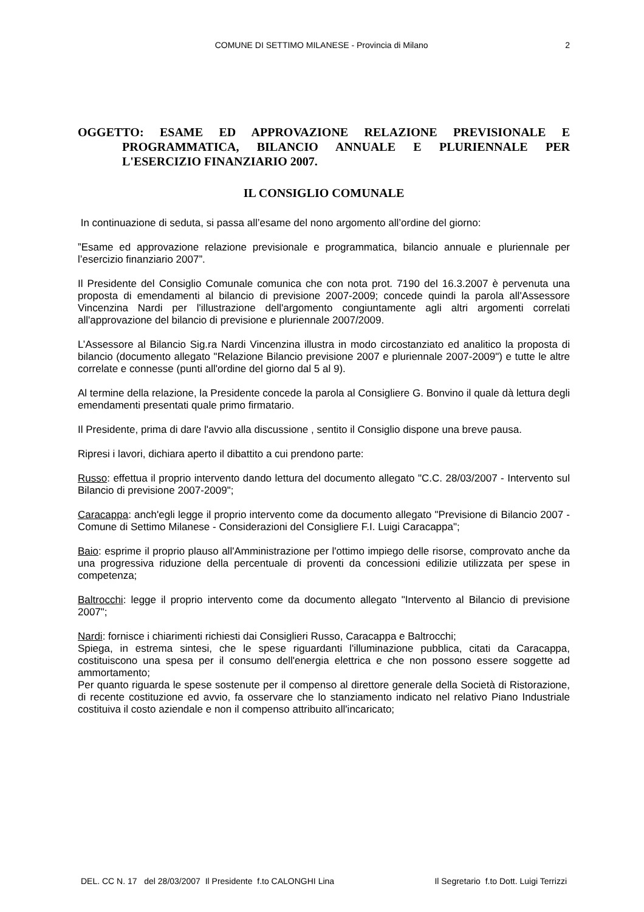COMUNE DI SETTIMO MILANESE - Provincia di Milano 2
OGGETTO: ESAME ED APPROVAZIONE RELAZIONE PREVISIONALE E PROGRAMMATICA, BILANCIO ANNUALE E PLURIENNALE PER L'ESERCIZIO FINANZIARIO 2007.
IL CONSIGLIO COMUNALE
In continuazione di seduta, si passa all’esame del nono argomento all’ordine del giorno:
”Esame ed approvazione relazione previsionale e programmatica, bilancio annuale e pluriennale per l’esercizio finanziario 2007”.
Il Presidente del Consiglio Comunale comunica che con nota prot. 7190 del 16.3.2007 è pervenuta una proposta di emendamenti al bilancio di previsione 2007-2009; concede quindi la parola all'Assessore Vincenzina Nardi per l'illustrazione dell'argomento congiuntamente agli altri argomenti correlati all'approvazione del bilancio di previsione e pluriennale 2007/2009.
L’Assessore al Bilancio Sig.ra Nardi Vincenzina illustra in modo circostanziato ed analitico la proposta di bilancio (documento allegato "Relazione Bilancio previsione 2007 e pluriennale 2007-2009") e tutte le altre correlate e connesse (punti all'ordine del giorno dal 5 al 9).
Al termine della relazione, la Presidente concede la parola al Consigliere G. Bonvino il quale dà lettura degli emendamenti presentati quale primo firmatario.
Il Presidente, prima di dare l'avvio alla discussione , sentito il Consiglio dispone una breve pausa.
Ripresi i lavori, dichiara aperto il dibattito a cui prendono parte:
Russo: effettua il proprio intervento dando lettura del documento allegato "C.C. 28/03/2007 - Intervento sul Bilancio di previsione 2007-2009";
Caracappa: anch'egli legge il proprio intervento come da documento allegato "Previsione di Bilancio 2007 - Comune di Settimo Milanese - Considerazioni del Consigliere F.I. Luigi Caracappa";
Baio: esprime il proprio plauso all'Amministrazione per l'ottimo impiego delle risorse, comprovato anche da una progressiva riduzione della percentuale di proventi da concessioni edilizie utilizzata per spese in competenza;
Baltrocchi: legge il proprio intervento come da documento allegato "Intervento al Bilancio di previsione 2007";
Nardi: fornisce i chiarimenti richiesti dai Consiglieri Russo, Caracappa e Baltrocchi;
Spiega, in estrema sintesi, che le spese riguardanti l'illuminazione pubblica, citati da Caracappa, costituiscono una spesa per il consumo dell'energia elettrica e che non possono essere soggette ad ammortamento;
Per quanto riguarda le spese sostenute per il compenso al direttore generale della Società di Ristorazione, di recente costituzione ed avvio, fa osservare che lo stanziamento indicato nel relativo Piano Industriale costituiva il costo aziendale e non il compenso attribuito all'incaricato;
DEL. CC N. 17 del 28/03/2007 Il Presidente f.to CALONGHI Lina Il Segretario f.to Dott. Luigi Terrizzi